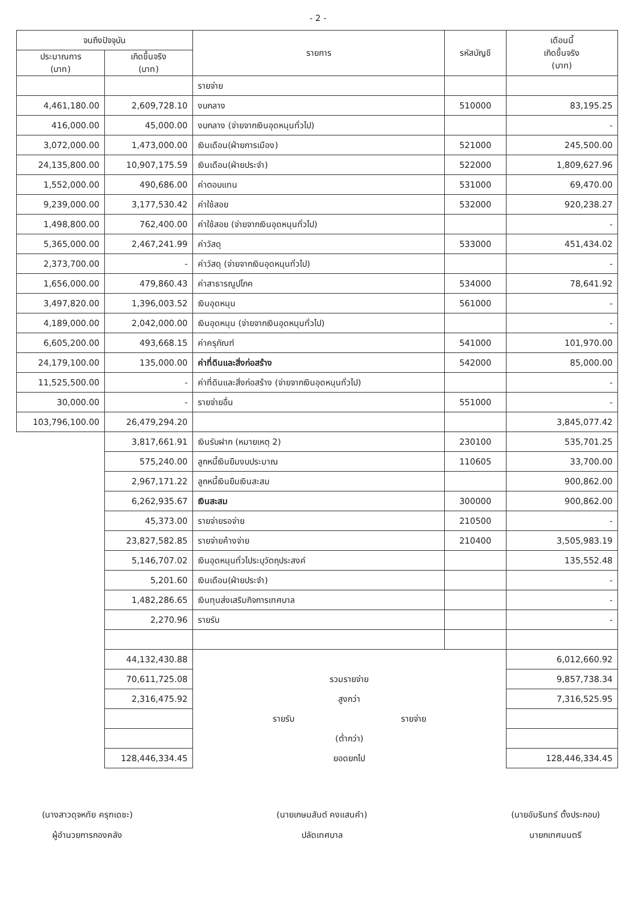- 2 -
| จนถึงปัจจุบัน | | รายการ | รหัสบัญชี | เดือนนี้ เกิดขึ้นจริง (บาท) |
| --- | --- | --- | --- | --- |
| ประมาณการ (บาท) | เกิดขึ้นจริง (บาท) | | | |
| | | รายจ่าย | | |
| 4,461,180.00 | 2,609,728.10 | งบกลาง | 510000 | 83,195.25 |
| 416,000.00 | 45,000.00 | งบกลาง (จ่ายจากเงินอุดหนุนทั่วไป) | | - |
| 3,072,000.00 | 1,473,000.00 | เงินเดือน(ฝ่ายการเมือง) | 521000 | 245,500.00 |
| 24,135,800.00 | 10,907,175.59 | เงินเดือน(ฝ่ายประจำ) | 522000 | 1,809,627.96 |
| 1,552,000.00 | 490,686.00 | ค่าตอบแทน | 531000 | 69,470.00 |
| 9,239,000.00 | 3,177,530.42 | ค่าใช้สอย | 532000 | 920,238.27 |
| 1,498,800.00 | 762,400.00 | ค่าใช้สอย (จ่ายจากเงินอุดหนุนทั่วไป) | | - |
| 5,365,000.00 | 2,467,241.99 | ค่าวัสดุ | 533000 | 451,434.02 |
| 2,373,700.00 | - | ค่าวัสดุ (จ่ายจากเงินอุดหนุนทั่วไป) | | - |
| 1,656,000.00 | 479,860.43 | ค่าสาธารณูปโภค | 534000 | 78,641.92 |
| 3,497,820.00 | 1,396,003.52 | เงินอุดหนุน | 561000 | - |
| 4,189,000.00 | 2,042,000.00 | เงินอุดหนุน (จ่ายจากเงินอุดหนุนทั่วไป) | | - |
| 6,605,200.00 | 493,668.15 | ค่าครุภัณฑ์ | 541000 | 101,970.00 |
| 24,179,100.00 | 135,000.00 | ค่าที่ดินและสิ่งก่อสร้าง | 542000 | 85,000.00 |
| 11,525,500.00 | - | ค่าที่ดินและสิ่งก่อสร้าง (จ่ายจากเงินอุดหนุนทั่วไป) | | - |
| 30,000.00 | - | รายจ่ายอื่น | 551000 | - |
| 103,796,100.00 | 26,479,294.20 | | | 3,845,077.42 |
| | 3,817,661.91 | เงินรับฝาก (หมายเหตุ 2) | 230100 | 535,701.25 |
| | 575,240.00 | ลูกหนี้เงินยืมงบประมาณ | 110605 | 33,700.00 |
| | 2,967,171.22 | ลูกหนี้เงินยืมเงินสะสม | | 900,862.00 |
| | 6,262,935.67 | เงินสะสม | 300000 | 900,862.00 |
| | 45,373.00 | รายจ่ายรอจ่าย | 210500 | - |
| | 23,827,582.85 | รายจ่ายค้างจ่าย | 210400 | 3,505,983.19 |
| | 5,146,707.02 | เงินอุดหนุนทั่วไประบุวัตถุประสงค์ | | 135,552.48 |
| | 5,201.60 | เงินเดือน(ฝ่ายประจำ) | | - |
| | 1,482,286.65 | เงินทุนส่งเสริมกิจการเทศบาล | | - |
| | 2,270.96 | รายรับ | | - |
| | 44,132,430.88 | | | 6,012,660.92 |
| | 70,611,725.08 | รวมรายจ่าย | | 9,857,738.34 |
| | 2,316,475.92 | สูงกว่า | | 7,316,525.95 |
| | | รายรับ รายจ่าย | | |
| | | (ต่ำกว่า) | | |
| | 128,446,334.45 | ยอดยกไป | | 128,446,334.45 |
(นางสาวดุจหทัย ครุฑเดชะ)
ผู้อำนวยการกองคลัง
(นายเกษมสันต์ คงแสนคำ)
ปลัดเทศบาล
(นายอัมรินทร์ ตั้งประกอบ)
นายกเทศมนตรี